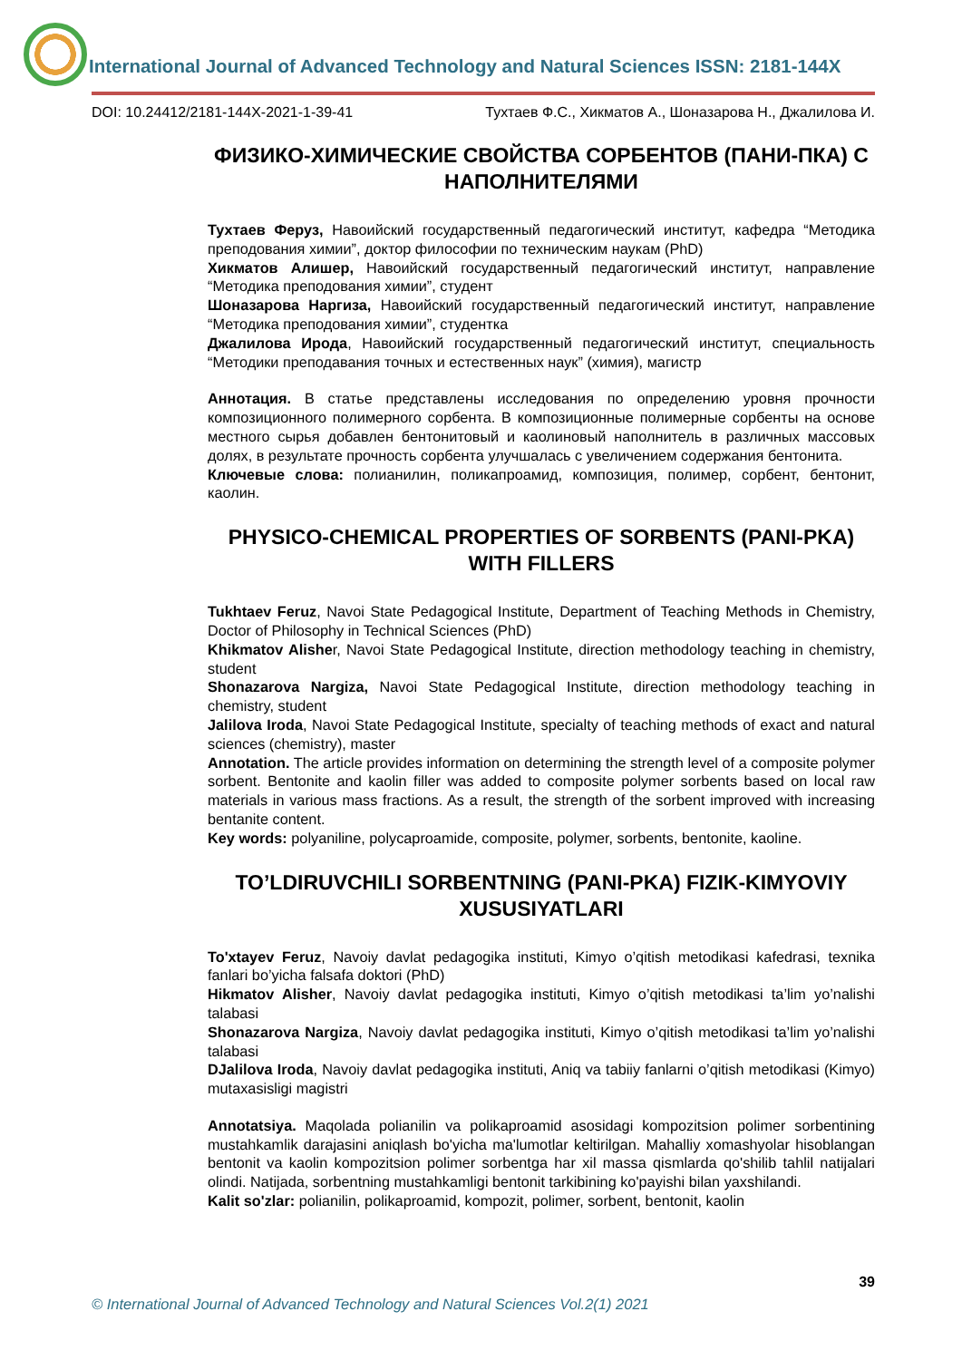International Journal of Advanced Technology and Natural Sciences ISSN: 2181-144X
DOI: 10.24412/2181-144X-2021-1-39-41 Тухтаев Ф.С., Хикматов А., Шоназарова Н., Джалилова И.
ФИЗИКО-ХИМИЧЕСКИЕ СВОЙСТВА СОРБЕНТОВ (ПАНИ-ПКА) С НАПОЛНИТЕЛЯМИ
Тухтаев Феруз, Навоийский государственный педагогический институт, кафедра “Методика преподования химии”, доктор философии по техническим наукам (PhD)
Хикматов Алишер, Навоийский государственный педагогический институт, направление “Методика преподования химии”, студент
Шоназарова Наргиза, Навоийский государственный педагогический институт, направление “Методика преподования химии”, студентка
Джалилова Ирода, Навоийский государственный педагогический институт, специальность “Методики преподавания точных и естественных наук” (химия), магистр
Аннотация. В статье представлены исследования по определению уровня прочности композиционного полимерного сорбента. В композиционные полимерные сорбенты на основе местного сырья добавлен бентонитовый и каолиновый наполнитель в различных массовых долях, в результате прочность сорбента улучшалась с увеличением содержания бентонита.
Ключевые слова: полианилин, поликапроамид, композиция, полимер, сорбент, бентонит, каолин.
PHYSICO-CHEMICAL PROPERTIES OF SORBENTS (PANI-PKA) WITH FILLERS
Tukhtaev Feruz, Navoi State Pedagogical Institute, Department of Teaching Methods in Chemistry, Doctor of Philosophy in Technical Sciences (PhD)
Khikmatov Alisher, Navoi State Pedagogical Institute, direction methodology teaching in chemistry, student
Shonazarova Nargiza, Navoi State Pedagogical Institute, direction methodology teaching in chemistry, student
Jalilova Iroda, Navoi State Pedagogical Institute, specialty of teaching methods of exact and natural sciences (chemistry), master
Annotation. The article provides information on determining the strength level of a composite polymer sorbent. Bentonite and kaolin filler was added to composite polymer sorbents based on local raw materials in various mass fractions. As a result, the strength of the sorbent improved with increasing bentanite content.
Key words: polyaniline, polycaproamide, composite, polymer, sorbents, bentonite, kaoline.
TO’LDIRUVCHILI SORBENTNING (PANI-PKA) FIZIK-KIMYOVIY XUSUSIYATLARI
To'xtayev Feruz, Navoiy davlat pedagogika instituti, Kimyo o’qitish metodikasi kafedrasi, texnika fanlari bo’yicha falsafa doktori (PhD)
Hikmatov Alisher, Navoiy davlat pedagogika instituti, Kimyo o’qitish metodikasi ta’lim yo’nalishi talabasi
Shonazarova Nargiza, Navoiy davlat pedagogika instituti, Kimyo o’qitish metodikasi ta’lim yo’nalishi talabasi
DJalilova Iroda, Navoiy davlat pedagogika instituti, Aniq va tabiiy fanlarni o’qitish metodikasi (Kimyo) mutaxasisligi magistri
Annotatsiya. Maqolada polianilin va polikaproamid asosidagi kompozitsion polimer sorbentining mustahkamlik darajasini aniqlash bo'yicha ma'lumotlar keltirilgan. Mahalliy xomashyolar hisoblangan bentonit va kaolin kompozitsion polimer sorbentga har xil massa qismlarda qo'shilib tahlil natijalari olindi. Natijada, sorbentning mustahkamligi bentonit tarkibining ko'payishi bilan yaxshilandi.
Kalit so'zlar: polianilin, polikaproamid, kompozit, polimer, sorbent, bentonit, kaolin
39
© International Journal of Advanced Technology and Natural Sciences Vol.2(1) 2021